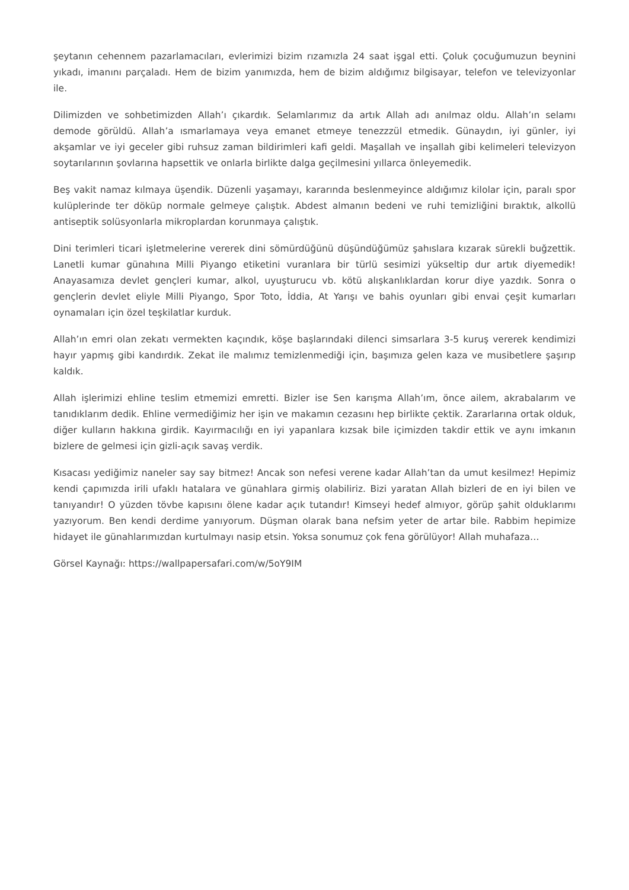şeytanın cehennem pazarlamacıları, evlerimizi bizim rızamızla 24 saat işgal etti. Çoluk çocuğumuzun beynini yıkadı, imanını parçaladı. Hem de bizim yanımızda, hem de bizim aldığımız bilgisayar, telefon ve televizyonlar ile.
Dilimizden ve sohbetimizden Allah’ı çıkardık. Selamlarımız da artık Allah adı anılmaz oldu. Allah’ın selamı demode görüldü. Allah’a ısmarlamaya veya emanet etmeye tenezzzül etmedik. Günaydın, iyi günler, iyi akşamlar ve iyi geceler gibi ruhsuz zaman bildirimleri kafi geldi. Maşallah ve inşallah gibi kelimeleri televizyon soytarılarının şovlarına hapsettik ve onlarla birlikte dalga geçilmesini yıllarca önleyemedik.
Beş vakit namaz kılmaya üşendik. Düzenli yaşamayı, kararında beslenmeyince aldığımız kilolar için, paralı spor kulüplerinde ter döküp normale gelmeye çalıştık. Abdest almanın bedeni ve ruhi temizliğini bıraktık, alkollü antiseptik solüsyonlarla mikroplardan korunmaya çalıştık.
Dini terimleri ticari işletmelerine vererek dini sömürdüğünü düşündüğümüz şahıslara kızarak sürekli buğzettik. Lanetli kumar günahına Milli Piyango etiketini vuranlara bir türlü sesimizi yükseltip dur artık diyemedik! Anayasamıza devlet gençleri kumar, alkol, uyuşturucu vb. kötü alışkanlıklardan korur diye yazdık. Sonra o gençlerin devlet eliyle Milli Piyango, Spor Toto, İddia, At Yarışı ve bahis oyunları gibi envai çeşit kumarları oynamaları için özel teşkilatlar kurduk.
Allah’ın emri olan zekatı vermekten kaçındık, köşe başlarındaki dilenci simsarlara 3-5 kuruş vererek kendimizi hayır yapmış gibi kandırdık. Zekat ile malımız temizlenmediği için, başımıza gelen kaza ve musibetlere şaşırıp kaldık.
Allah işlerimizi ehline teslim etmemizi emretti. Bizler ise Sen karışma Allah’ım, önce ailem, akrabalarım ve tanıdıklarım dedik. Ehline vermediğimiz her işin ve makamın cezasını hep birlikte çektik. Zararlarına ortak olduk, diğer kulların hakkına girdik. Kayırmacılığı en iyi yapanlara kızsak bile içimizden takdir ettik ve aynı imkanın bizlere de gelmesi için gizli-açık savaş verdik.
Kısacası yediğimiz naneler say say bitmez! Ancak son nefesi verene kadar Allah’tan da umut kesilmez! Hepimiz kendi çapımızda irili ufaklı hatalara ve günahlara girmiş olabiliriz. Bizi yaratan Allah bizleri de en iyi bilen ve tanıyandır! O yüzden tövbe kapısını ölene kadar açık tutandır! Kimseyi hedef almıyor, görüp şahit olduklarımı yazıyorum. Ben kendi derdime yanıyorum. Düşman olarak bana nefsim yeter de artar bile. Rabbim hepimize hidayet ile günahlarımızdan kurtulmayı nasip etsin. Yoksa sonumuz çok fena görülüyor! Allah muhafaza…
Görsel Kaynağı: https://wallpapersafari.com/w/5oY9IM